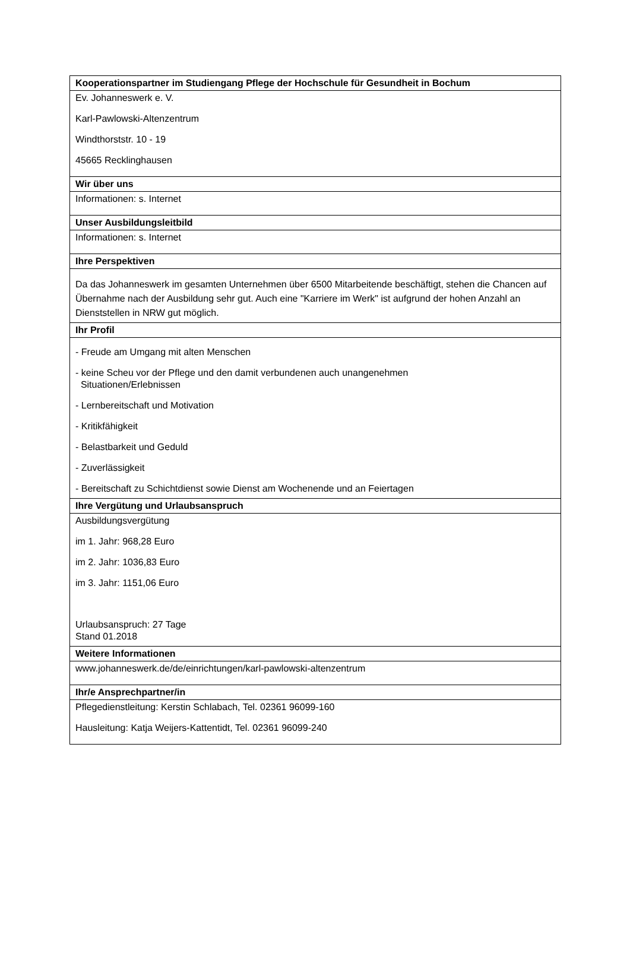| Kooperationspartner im Studiengang Pflege der Hochschule für Gesundheit in Bochum |
| --- |
| Ev. Johanneswerk e. V. Karl-Pawlowski-Altenzentrum Windthorststr. 10 - 19 45665 Recklinghausen |
| Wir über uns |
| Informationen: s. Internet |
| Unser Ausbildungsleitbild |
| Informationen: s. Internet |
| Ihre Perspektiven |
| Da das Johanneswerk im gesamten Unternehmen über 6500 Mitarbeitende beschäftigt, stehen die Chancen auf Übernahme nach der Ausbildung sehr gut. Auch eine "Karriere im Werk" ist aufgrund der hohen Anzahl an Dienststellen in NRW gut möglich. |
| Ihr Profil |
| - Freude am Umgang mit alten Menschen - keine Scheu vor der Pflege und den damit verbundenen auch unangenehmen Situationen/Erlebnissen - Lernbereitschaft und Motivation - Kritikfähigkeit - Belastbarkeit und Geduld - Zuverlässigkeit - Bereitschaft zu Schichtdienst sowie Dienst am Wochenende und an Feiertagen |
| Ihre Vergütung und Urlaubsanspruch |
| Ausbildungsvergütung im 1. Jahr: 968,28 Euro im 2. Jahr: 1036,83 Euro im 3. Jahr: 1151,06 Euro Urlaubsanspruch: 27 Tage Stand 01.2018 |
| Weitere Informationen |
| www.johanneswerk.de/de/einrichtungen/karl-pawlowski-altenzentrum |
| Ihr/e Ansprechpartner/in |
| Pflegedienstleitung: Kerstin Schlabach, Tel. 02361 96099-160 Hausleitung: Katja Weijers-Kattentidt, Tel. 02361 96099-240 |